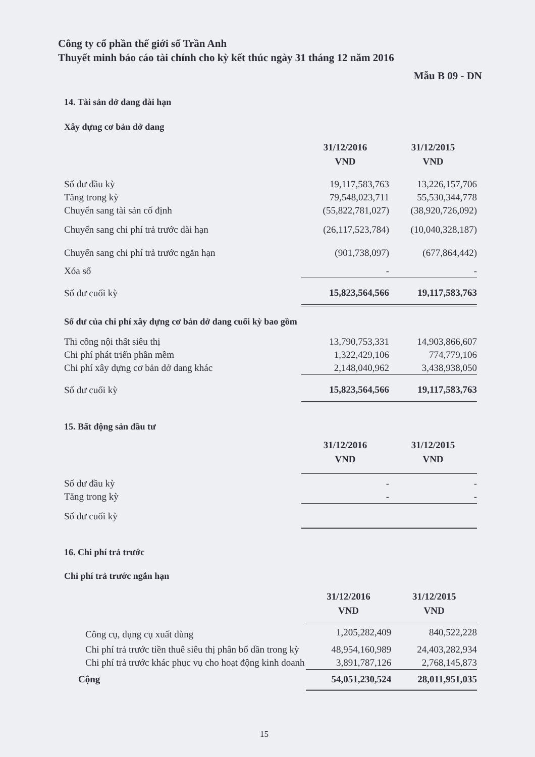Công ty cổ phần thế giới số Trần Anh
Thuyết minh báo cáo tài chính cho kỳ kết thúc ngày 31 tháng 12 năm 2016
Mẫu B 09 - DN
14. Tài sản dở dang dài hạn
Xây dựng cơ bản dở dang
| | 31/12/2016 VND | 31/12/2015 VND |
| --- | --- | --- |
| Số dư đầu kỳ | 19,117,583,763 | 13,226,157,706 |
| Tăng trong kỳ | 79,548,023,711 | 55,530,344,778 |
| Chuyển sang tài sản cố định | (55,822,781,027) | (38,920,726,092) |
| Chuyển sang chi phí trả trước dài hạn | (26,117,523,784) | (10,040,328,187) |
| Chuyển sang chi phí trả trước ngắn hạn | (901,738,097) | (677,864,442) |
| Xóa sổ | - | - |
| Số dư cuối kỳ | 15,823,564,566 | 19,117,583,763 |
Số dư của chi phí xây dựng cơ bản dở dang cuối kỳ bao gồm
| Thi công nội thất siêu thị | 13,790,753,331 | 14,903,866,607 |
| Chi phí phát triển phần mềm | 1,322,429,106 | 774,779,106 |
| Chi phí xây dựng cơ bản dở dang khác | 2,148,040,962 | 3,438,938,050 |
| Số dư cuối kỳ | 15,823,564,566 | 19,117,583,763 |
15. Bất động sản đầu tư
| | 31/12/2016 VND | 31/12/2015 VND |
| --- | --- | --- |
| Số dư đầu kỳ | - | - |
| Tăng trong kỳ | - | - |
| Số dư cuối kỳ | | |
16. Chi phí trả trước
Chi phí trả trước ngắn hạn
| | 31/12/2016 VND | 31/12/2015 VND |
| --- | --- | --- |
| Công cụ, dụng cụ xuất dùng | 1,205,282,409 | 840,522,228 |
| Chi phí trả trước tiền thuê siêu thị phân bổ dần trong kỳ | 48,954,160,989 | 24,403,282,934 |
| Chi phí trả trước khác phục vụ cho hoạt động kinh doanh | 3,891,787,126 | 2,768,145,873 |
| Cộng | 54,051,230,524 | 28,011,951,035 |
15